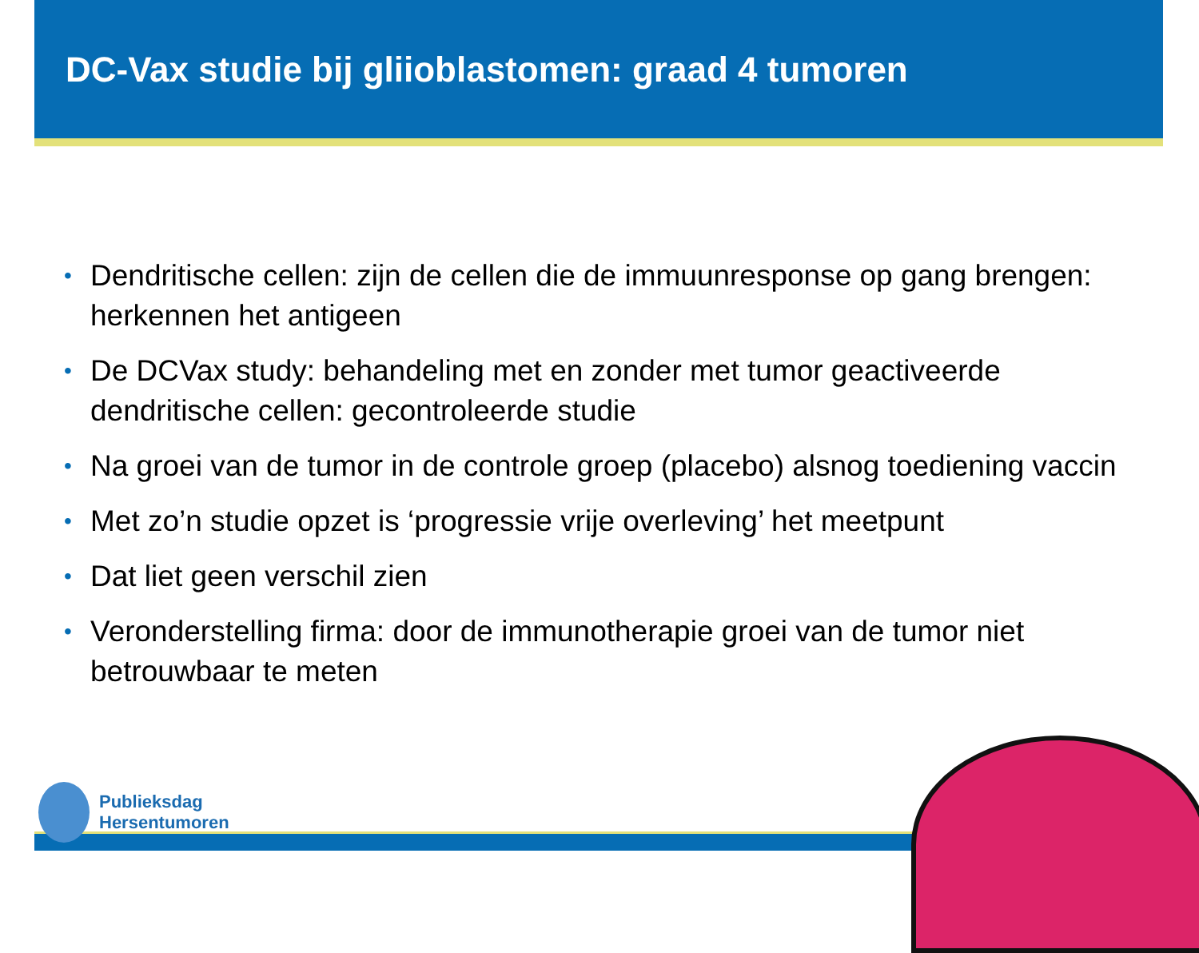DC-Vax studie bij gliioblastomen: graad 4 tumoren
• Dendritische cellen: zijn de cellen die de immuunresponse op gang brengen: herkennen het antigeen
• De DCVax study: behandeling met en zonder met tumor geactiveerde dendritische cellen: gecontroleerde studie
• Na groei van de tumor in de controle groep (placebo) alsnog toediening vaccin
• Met zo’n studie opzet is ‘progressie vrije overleving’ het meetpunt
• Dat liet geen verschil zien
• Veronderstelling firma: door de immunotherapie groei van de tumor niet betrouwbaar te meten
Publieksdag
Hersentumoren